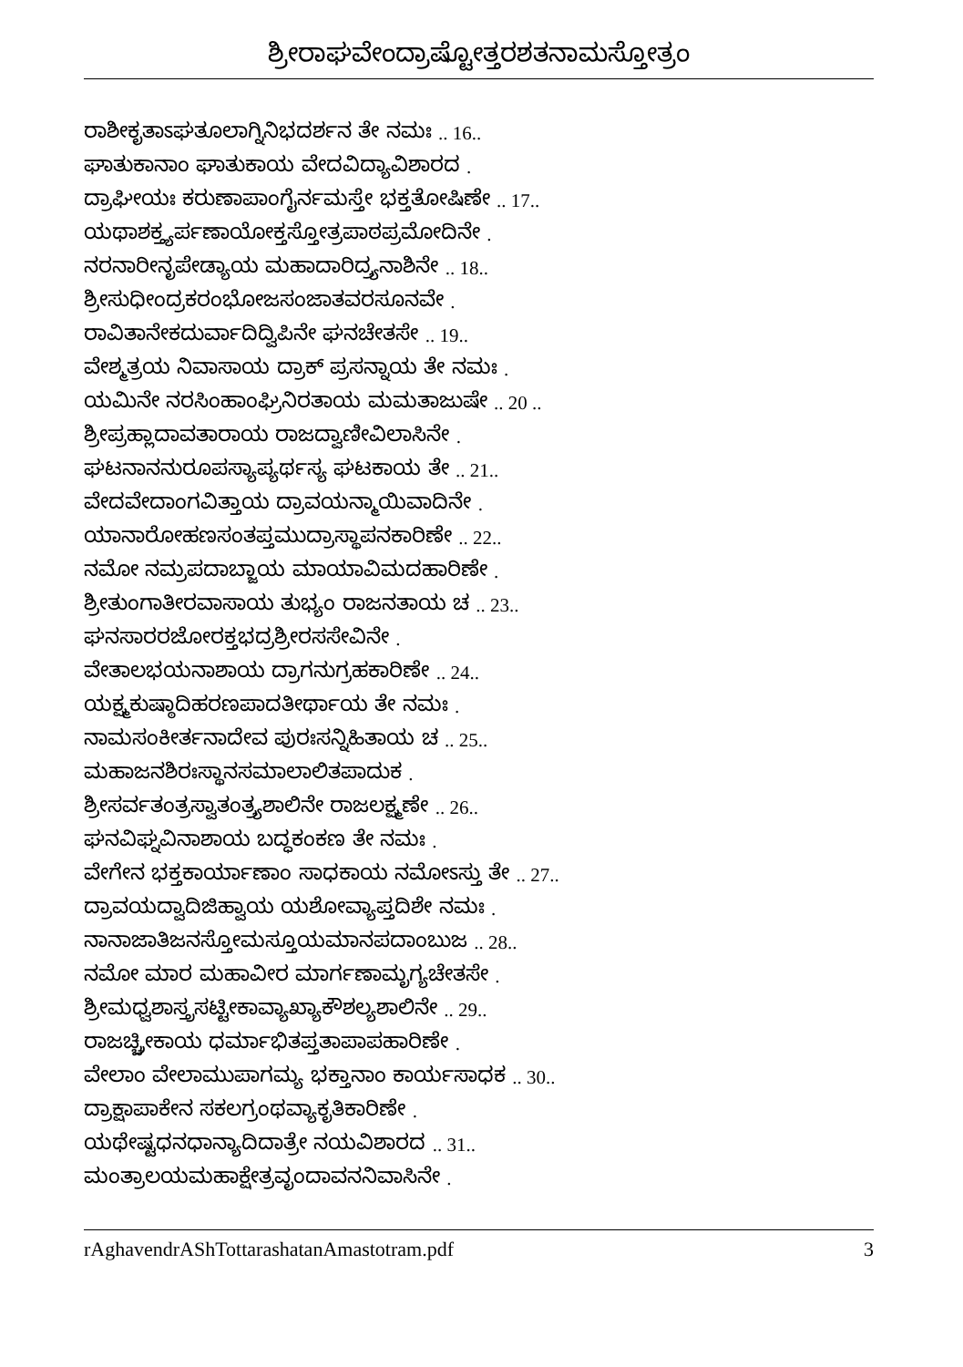ಶ್ರೀರಾಘವೇಂದ್ರಾಷ್ಟೋತ್ತರಶತನಾಮಸ್ತೋತ್ರಂ
ರಾಶೀಕೃತಾಽಘತೂಲಾಗ್ನಿನಿಭದರ್ಶನ ತೇ ನಮಃ .. 16..
ಘಾತುಕಾನಾಂ ಘಾತುಕಾಯ ವೇದವಿದ್ಯಾವಿಶಾರದ .
ದ್ರಾಘೀಯಃ ಕರುಣಾಪಾಂಗೈರ್ನಮಸ್ತೇ ಭಕ್ತತೋಷಿಣೇ .. 17..
ಯಥಾಶಕ್ತ್ಯರ್ಪಣಾಯೋಕ್ತಸ್ತೋತ್ರಪಾಠಪ್ರಮೋದಿನೇ .
ನರನಾರೀನೃಪೇಡ್ಯಾಯ ಮಹಾದಾರಿದ್ರ್ಯನಾಶಿನೇ .. 18..
ಶ್ರೀಸುಧೀಂದ್ರಕರಂಭೋಜಸಂಜಾತವರಸೂನವೇ .
ರಾವಿತಾನೇಕದುರ್ವಾದಿದ್ವಿಪಿನೇ ಘನಚೇತಸೇ .. 19..
ವೇಶ್ಮತ್ರಯ ನಿವಾಸಾಯ ದ್ರಾಕ್ ಪ್ರಸನ್ನಾಯ ತೇ ನಮಃ .
ಯಮಿನೇ ನರಸಿಂಹಾಂಘ್ರಿನಿರತಾಯ ಮಮತಾಜುಷೇ .. 20 ..
ಶ್ರೀಪ್ರಹ್ಲಾದಾವತಾರಾಯ ರಾಜದ್ವಾಣೀವಿಲಾಸಿನೇ .
ಘಟನಾನನುರೂಪಸ್ಯಾಪ್ಯರ್ಥಸ್ಯ ಘಟಕಾಯ ತೇ .. 21..
ವೇದವೇದಾಂಗವಿತ್ತಾಯ ದ್ರಾವಯನ್ಮಾಯಿವಾದಿನೇ .
ಯಾನಾರೋಹಣಸಂತಪ್ತಮುದ್ರಾಸ್ಥಾಪನಕಾರಿಣೇ .. 22..
ನಮೋ ನಮ್ರಪದಾಬ್ಜಾಯ ಮಾಯಾವಿಮದಹಾರಿಣೇ .
ಶ್ರೀತುಂಗಾತೀರವಾಸಾಯ ತುಭ್ಯಂ ರಾಜನತಾಯ ಚ .. 23..
ಘನಸಾರರಜೋರಕ್ತಭದ್ರಶ್ರೀರಸಸೇವಿನೇ .
ವೇತಾಲಭಯನಾಶಾಯ ದ್ರಾಗನುಗ್ರಹಕಾರಿಣೇ .. 24..
ಯಕ್ಷ್ಮಕುಷ್ಠಾದಿಹರಣಪಾದತೀರ್ಥಾಯ ತೇ ನಮಃ .
ನಾಮಸಂಕೀರ್ತನಾದೇವ ಪುರಃಸನ್ನಿಹಿತಾಯ ಚ .. 25..
ಮಹಾಜನಶಿರಃಸ್ಥಾನಸಮಾಲಾಲಿತಪಾದುಕ .
ಶ್ರೀಸರ್ವತಂತ್ರಸ್ವಾತಂತ್ರ್ಯಶಾಲಿನೇ ರಾಜಲಕ್ಷ್ಮಣೇ .. 26..
ಘನವಿಘ್ನವಿನಾಶಾಯ ಬದ್ಧಕಂಕಣ ತೇ ನಮಃ .
ವೇಗೇನ ಭಕ್ತಕಾರ್ಯಾಣಾಂ ಸಾಧಕಾಯ ನಮೋಽಸ್ತು ತೇ .. 27..
ದ್ರಾವಯದ್ವಾದಿಜಿಹ್ವಾಯ ಯಶೋವ್ಯಾಪ್ತದಿಶೇ ನಮಃ .
ನಾನಾಜಾತಿಜನಸ್ತೋಮಸ್ತೂಯಮಾನಪದಾಂಬುಜ .. 28..
ನಮೋ ಮಾರ ಮಹಾವೀರ ಮಾರ್ಗಣಾಮೃಗ್ಯಚೇತಸೇ .
ಶ್ರೀಮಧ್ವಶಾಸ್ತ್ರಸಟ್ಟೀಕಾವ್ಯಾಖ್ಯಾಕೌಶಲ್ಯಶಾಲಿನೇ .. 29..
ರಾಜಚ್ಚ್ರೀಕಾಯ ಧರ್ಮಾಭಿತಪ್ತತಾಪಾಪಹಾರಿಣೇ .
ವೇಲಾಂ ವೇಲಾಮುಪಾಗಮ್ಯ ಭಕ್ತಾನಾಂ ಕಾರ್ಯಸಾಧಕ .. 30..
ದ್ರಾಕ್ಷಾಪಾಕೇನ ಸಕಲಗ್ರಂಥವ್ಯಾಕೃತಿಕಾರಿಣೇ .
ಯಥೇಷ್ಟಧನಧಾನ್ಯಾದಿದಾತ್ರೇ ನಯವಿಶಾರದ .. 31..
ಮಂತ್ರಾಲಯಮಹಾಕ್ಷೇತ್ರವೃಂದಾವನನಿವಾಸಿನೇ .
rAghavendrAShTottarashatanAmastotram.pdf 3